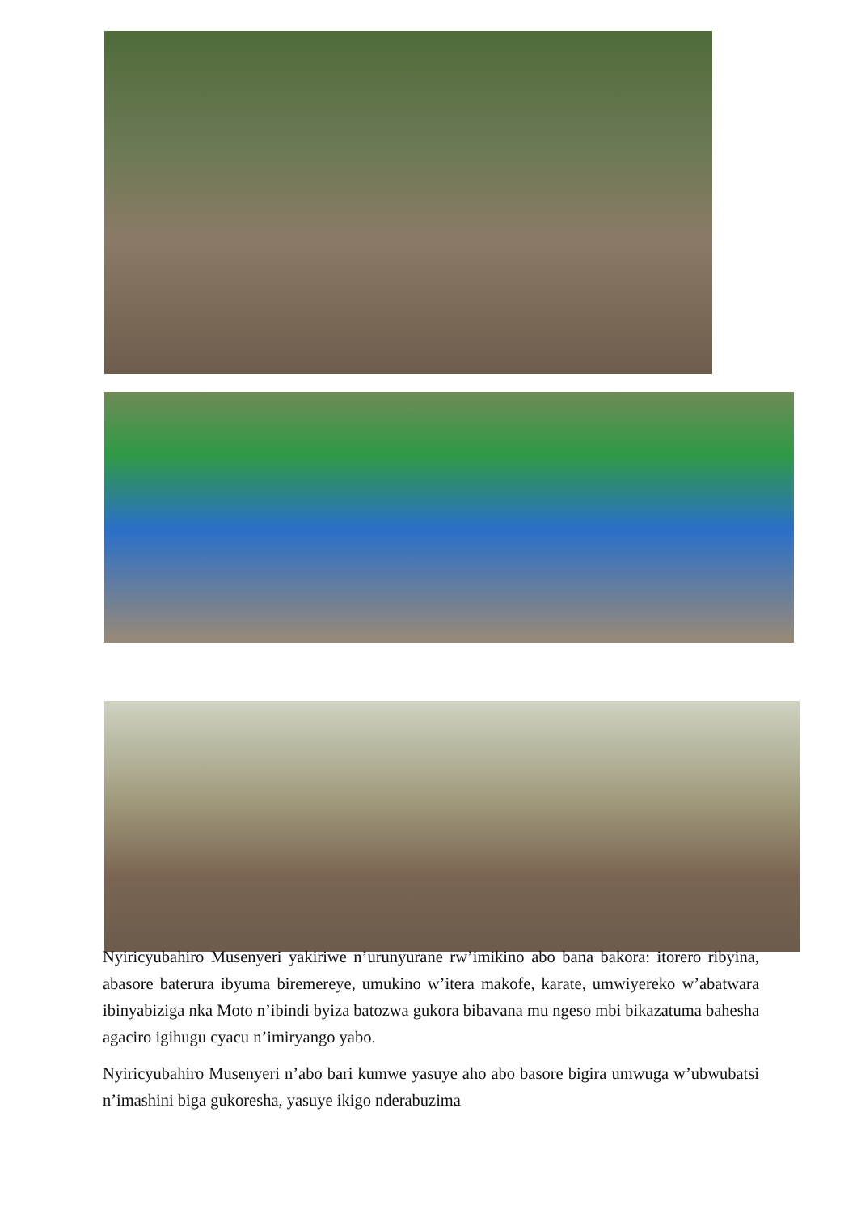Nyiricyubahiro Musenyeri yakiriwe n’urunyurane rw’imikino abo bana bakora: itorero ribyina, abasore baterura ibyuma biremereye, umukino w’itera makofe, karate, umwiyereko w’abatwara ibinyabiziga nka Moto n’ibindi byiza batozwa gukora bibavana mu ngeso mbi bikazatuma bahesha agaciro igihugu cyacu n’imiryango yabo.
Nyiricyubahiro Musenyeri n’abo bari kumwe yasuye aho abo basore bigira umwuga w’ubwubatsi n’imashini biga gukoresha, yasuye ikigo nderabuzima